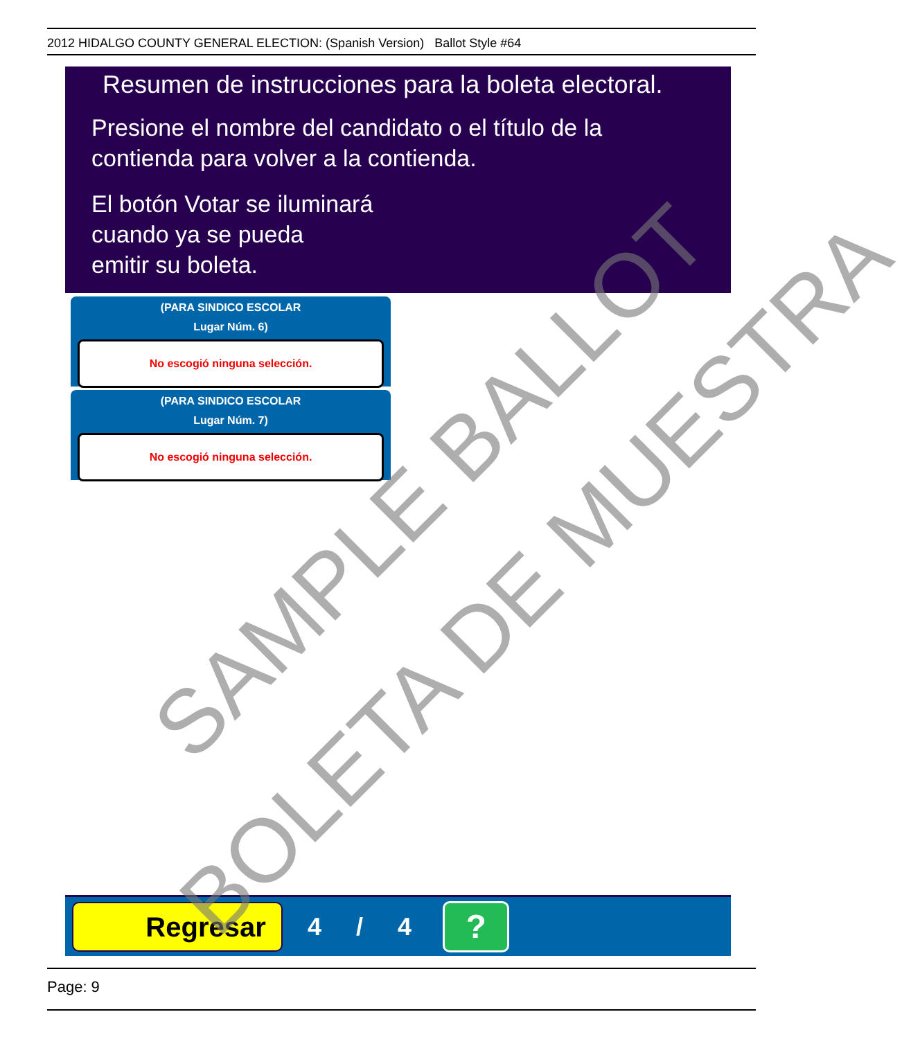2012 HIDALGO COUNTY GENERAL ELECTION: (Spanish Version) Ballot Style #64
Resumen de instrucciones para la boleta electoral.
Presione el nombre del candidato o el título de la
contienda para volver a la contienda.
El botón Votar se iluminará
cuando ya se pueda
emitir su boleta.
(PARA SINDICO ESCOLAR
Lugar Núm. 6)
No escogió ninguna selección.
(PARA SINDICO ESCOLAR
Lugar Núm. 7)
No escogió ninguna selección.
Regresar
4 / 4
?
Page: 9
SAMPLE BALLOT
BOLETA DE MUESTRA